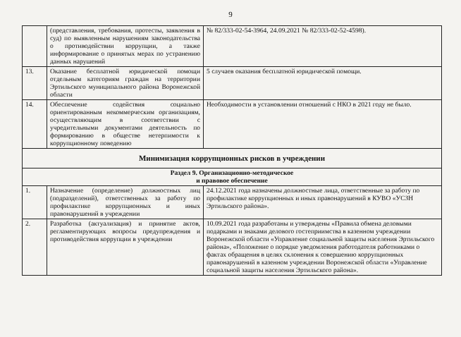9
| | (представления, требования, протесты, заявления в суд) по выявленным нарушениям законодательства о противодействии коррупции, а также информирование о принятых мерах по устранению данных нарушений | № 82/333-02-54-3964, 24.09.2021 № 82/333-02-52-4598). |
| 13. | Оказание бесплатной юридической помощи отдельным категориям граждан на территории Эртильского муниципального района Воронежской области | 5 случаев оказания бесплатной юридической помощи. |
| 14. | Обеспечение содействия социально ориентированным некоммерческим организациям, осуществляющим в соответствии с учредительными документами деятельность по формированию в обществе нетерпимости к коррупционному поведению | Необходимости в установлении отношений с НКО в 2021 году не было. |
| Минимизация коррупционных рисков в учреждении | | |
| Раздел 9. Организационно-методическое и правовое обеспечение | | |
| 1. | Назначение (определение) должностных лиц (подразделений), ответственных за работу по профилактике коррупционных и иных правонарушений в учреждении | 24.12.2021 года назначены должностные лица, ответственные за работу по профилактике коррупционных и иных правонарушений в КУВО «УСЗН Эртильского района». |
| 2. | Разработка (актуализация) и принятие актов, регламентирующих вопросы предупреждения и противодействия коррупции в учреждении | 10.09.2021 года разработаны и утверждены «Правила обмена деловыми подарками и знаками делового гостеприимства в казенном учреждении Воронежской области «Управление социальной защиты населения Эртильского района», «Положение о порядке уведомления работодателя работниками о фактах обращения в целях склонения к совершению коррупционных правонарушений в казенном учреждении Воронежской области «Управление социальной защиты населения Эртильского района». |